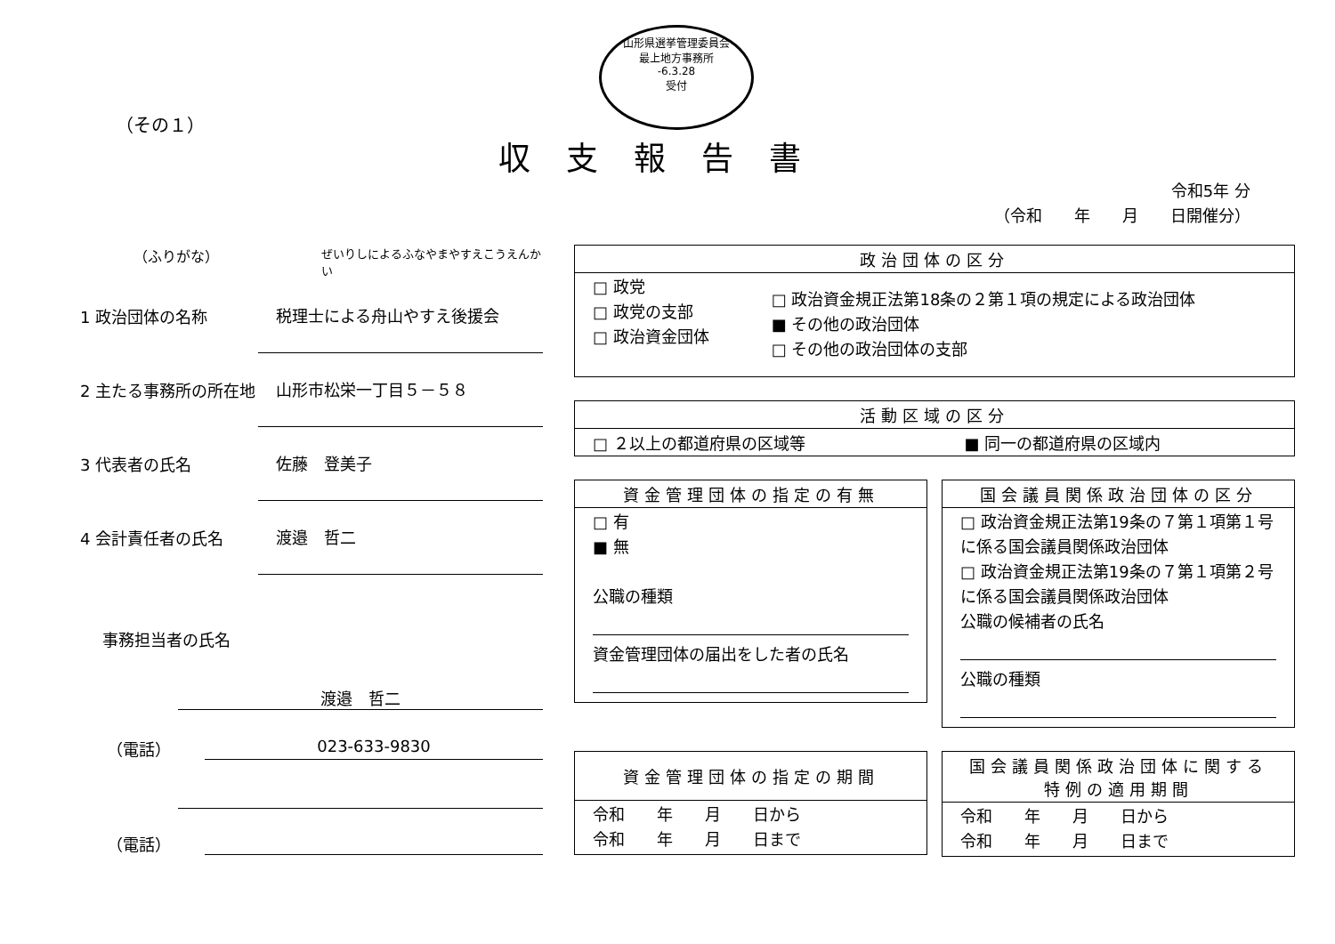山形県選挙管理委員会
最上地方事務所
-6.3.28
受付
（その１）
収支報告書
令和5年 分
（令和　　年　　月　　日開催分）
（ふりがな） ぜいりしによるふなやまやすえこうえんかい
1 政治団体の名称 税理士による舟山やすえ後援会
2 主たる事務所の所在地 山形市松栄一丁目５－５８
3 代表者の氏名 佐藤　登美子
4 会計責任者の氏名 渡邉　哲二
事務担当者の氏名
渡邉　哲二
（電話） 023-633-9830
（電話）
| 政治団体の区分 | |
| --- | --- |
| □ 政党 □ 政党の支部 □ 政治資金団体 | □ 政治資金規正法第18条の２第１項の規定による政治団体 ■ その他の政治団体 □ その他の政治団体の支部 |
| 活動区域の区分 | |
| --- | --- |
| □ ２以上の都道府県の区域等 | ■ 同一の都道府県の区域内 |
| 資金管理団体の指定の有無 |
| --- |
| □ 有 ■ 無 公職の種類 資金管理団体の届出をした者の氏名 |
| 国会議員関係政治団体の区分 |
| --- |
| □ 政治資金規正法第19条の７第１項第１号に係る国会議員関係政治団体 □ 政治資金規正法第19条の７第１項第２号に係る国会議員関係政治団体 公職の候補者の氏名 公職の種類 |
| 資金管理団体の指定の期間 |
| --- |
| 令和 年 月 日から 令和 年 月 日まで |
| 国会議員関係政治団体に関する特例の適用期間 |
| --- |
| 令和 年 月 日から 令和 年 月 日まで |